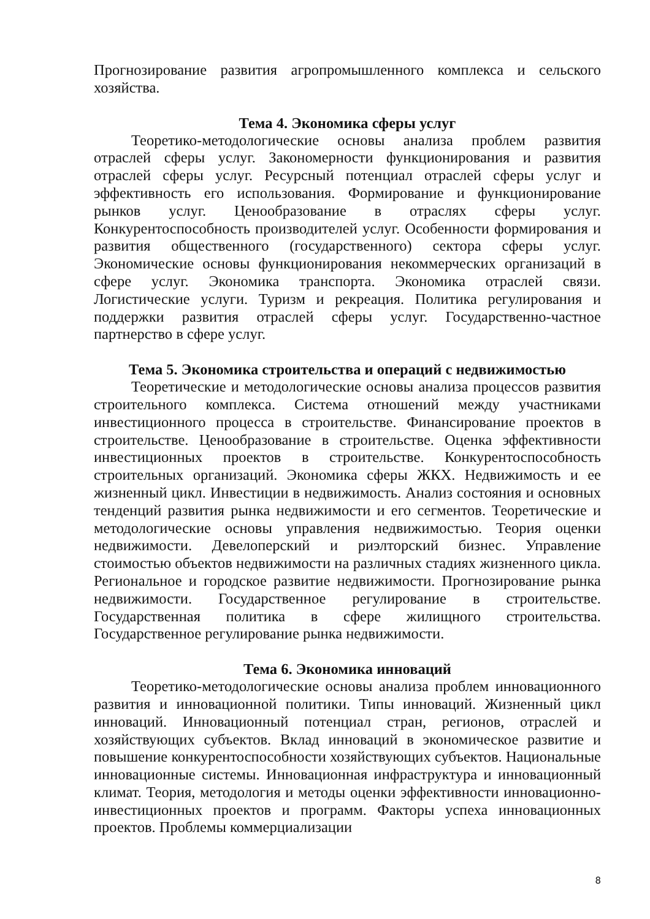Прогнозирование развития агропромышленного комплекса и сельского хозяйства.
Тема 4. Экономика сферы услуг
Теоретико-методологические основы анализа проблем развития отраслей сферы услуг. Закономерности функционирования и развития отраслей сферы услуг. Ресурсный потенциал отраслей сферы услуг и эффективность его использования. Формирование и функционирование рынков услуг. Ценообразование в отраслях сферы услуг. Конкурентоспособность производителей услуг. Особенности формирования и развития общественного (государственного) сектора сферы услуг. Экономические основы функционирования некоммерческих организаций в сфере услуг. Экономика транспорта. Экономика отраслей связи. Логистические услуги. Туризм и рекреация. Политика регулирования и поддержки развития отраслей сферы услуг. Государственно-частное партнерство в сфере услуг.
Тема 5. Экономика строительства и операций с недвижимостью
Теоретические и методологические основы анализа процессов развития строительного комплекса. Система отношений между участниками инвестиционного процесса в строительстве. Финансирование проектов в строительстве. Ценообразование в строительстве. Оценка эффективности инвестиционных проектов в строительстве. Конкурентоспособность строительных организаций. Экономика сферы ЖКХ. Недвижимость и ее жизненный цикл. Инвестиции в недвижимость. Анализ состояния и основных тенденций развития рынка недвижимости и его сегментов. Теоретические и методологические основы управления недвижимостью. Теория оценки недвижимости. Девелоперский и риэлторский бизнес. Управление стоимостью объектов недвижимости на различных стадиях жизненного цикла. Региональное и городское развитие недвижимости. Прогнозирование рынка недвижимости. Государственное регулирование в строительстве. Государственная политика в сфере жилищного строительства. Государственное регулирование рынка недвижимости.
Тема 6. Экономика инноваций
Теоретико-методологические основы анализа проблем инновационного развития и инновационной политики. Типы инноваций. Жизненный цикл инноваций. Инновационный потенциал стран, регионов, отраслей и хозяйствующих субъектов. Вклад инноваций в экономическое развитие и повышение конкурентоспособности хозяйствующих субъектов. Национальные инновационные системы. Инновационная инфраструктура и инновационный климат. Теория, методология и методы оценки эффективности инновационно-инвестиционных проектов и программ. Факторы успеха инновационных проектов. Проблемы коммерциализации
8